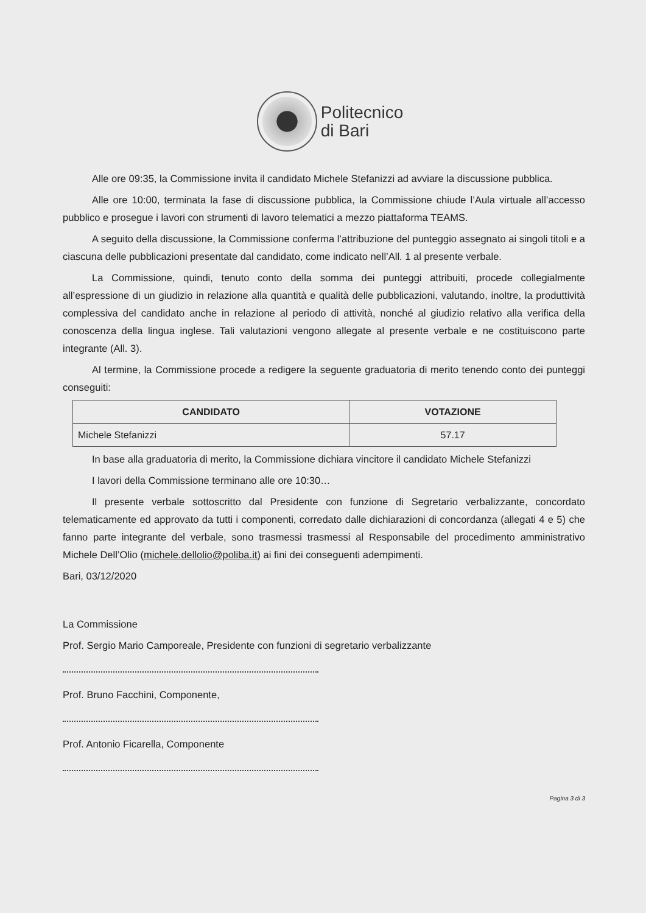Politecnico
di Bari
Alle ore 09:35, la Commissione invita il candidato Michele Stefanizzi ad avviare la discussione pubblica.
Alle ore 10:00, terminata la fase di discussione pubblica, la Commissione chiude l’Aula virtuale all’accesso pubblico e prosegue i lavori con strumenti di lavoro telematici a mezzo piattaforma TEAMS.
A seguito della discussione, la Commissione conferma l’attribuzione del punteggio assegnato ai singoli titoli e a ciascuna delle pubblicazioni presentate dal candidato, come indicato nell’All. 1 al presente verbale.
La Commissione, quindi, tenuto conto della somma dei punteggi attribuiti, procede collegialmente all’espressione di un giudizio in relazione alla quantità e qualità delle pubblicazioni, valutando, inoltre, la produttività complessiva del candidato anche in relazione al periodo di attività, nonché al giudizio relativo alla verifica della conoscenza della lingua inglese. Tali valutazioni vengono allegate al presente verbale e ne costituiscono parte integrante (All. 3).
Al termine, la Commissione procede a redigere la seguente graduatoria di merito tenendo conto dei punteggi conseguiti:
| CANDIDATO | VOTAZIONE |
| --- | --- |
| Michele Stefanizzi | 57.17 |
In base alla graduatoria di merito, la Commissione dichiara vincitore il candidato Michele Stefanizzi
I lavori della Commissione terminano alle ore 10:30…
Il presente verbale sottoscritto dal Presidente con funzione di Segretario verbalizzante, concordato telematicamente ed approvato da tutti i componenti, corredato dalle dichiarazioni di concordanza (allegati 4 e 5) che fanno parte integrante del verbale, sono trasmessi trasmessi al Responsabile del procedimento amministrativo Michele Dell’Olio (michele.dellolio@poliba.it) ai fini dei conseguenti adempimenti.
Bari, 03/12/2020
La Commissione
Prof. Sergio Mario Camporeale, Presidente con funzioni di segretario verbalizzante
Prof. Bruno Facchini, Componente,
Prof. Antonio Ficarella, Componente
Pagina 3 di 3